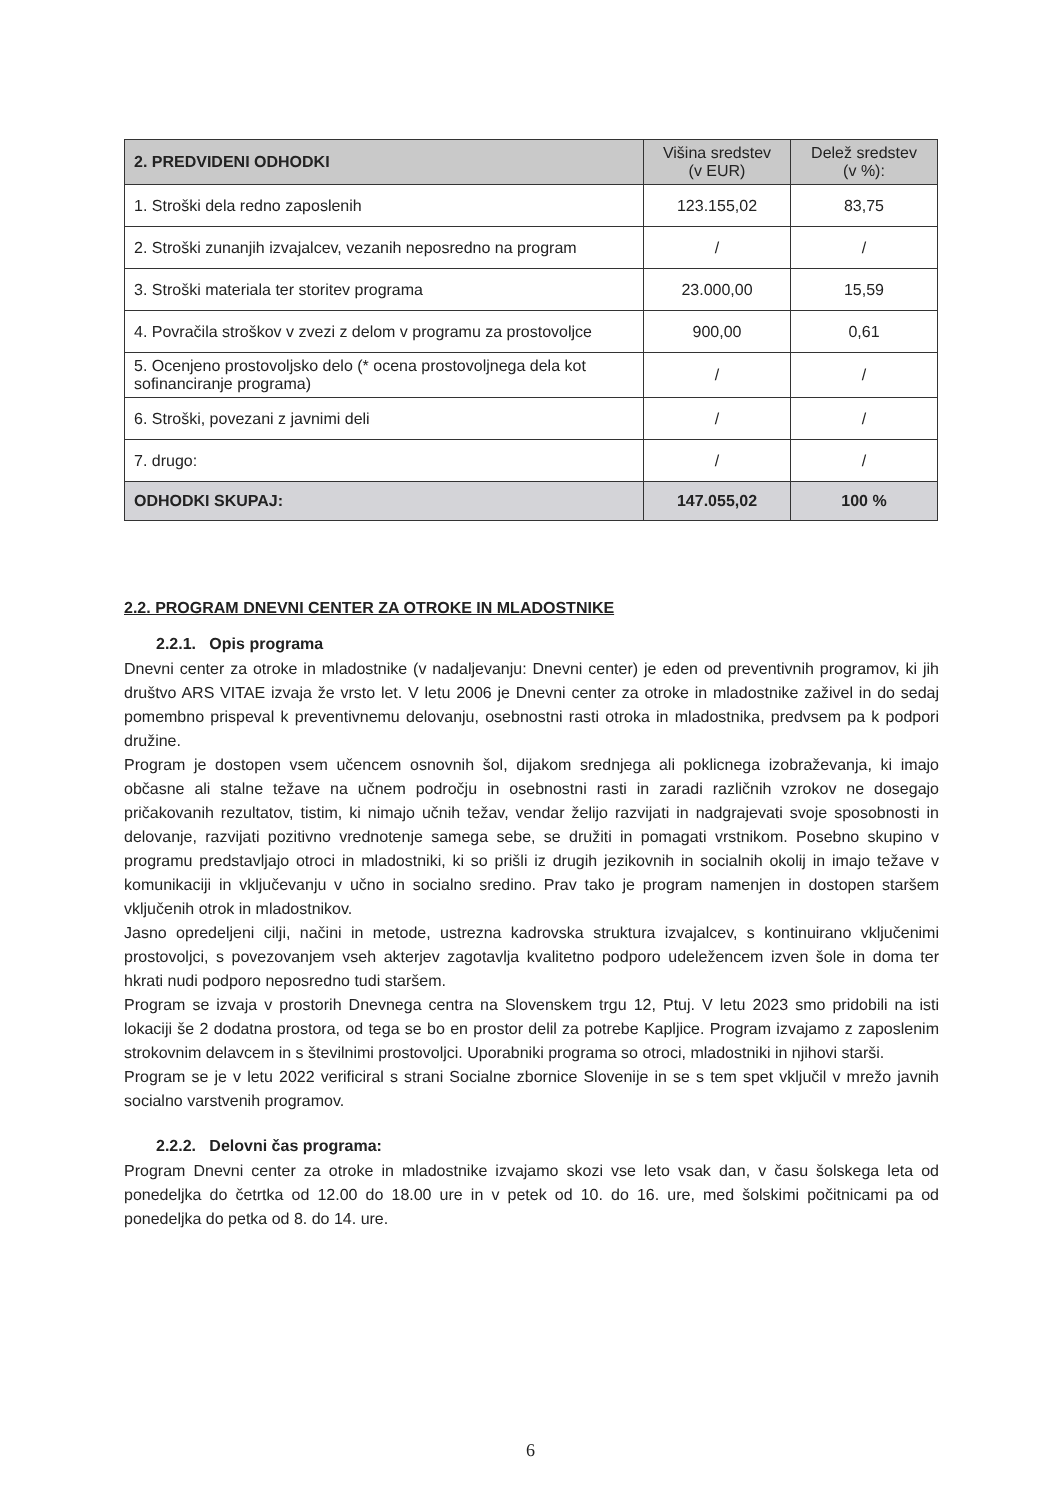| 2. PREDVIDENI ODHODKI | Višina sredstev (v EUR) | Delež sredstev (v %): |
| --- | --- | --- |
| 1. Stroški dela redno zaposlenih | 123.155,02 | 83,75 |
| 2. Stroški zunanjih izvajalcev, vezanih neposredno na program | / | / |
| 3. Stroški materiala ter storitev programa | 23.000,00 | 15,59 |
| 4. Povračila stroškov v zvezi z delom v programu za prostovoljce | 900,00 | 0,61 |
| 5. Ocenjeno prostovoljsko delo (* ocena prostovoljnega dela kot sofinanciranje programa) | / | / |
| 6. Stroški, povezani z javnimi deli | / | / |
| 7. drugo: | / | / |
| ODHODKI SKUPAJ: | 147.055,02 | 100 % |
2.2. PROGRAM DNEVNI CENTER ZA OTROKE IN MLADOSTNIKE
2.2.1. Opis programa
Dnevni center za otroke in mladostnike (v nadaljevanju: Dnevni center) je eden od preventivnih programov, ki jih društvo ARS VITAE izvaja že vrsto let. V letu 2006 je Dnevni center za otroke in mladostnike zaživel in do sedaj pomembno prispeval k preventivnemu delovanju, osebnostni rasti otroka in mladostnika, predvsem pa k podpori družine.
Program je dostopen vsem učencem osnovnih šol, dijakom srednjega ali poklicnega izobraževanja, ki imajo občasne ali stalne težave na učnem področju in osebnostni rasti in zaradi različnih vzrokov ne dosegajo pričakovanih rezultatov, tistim, ki nimajo učnih težav, vendar želijo razvijati in nadgrajevati svoje sposobnosti in delovanje, razvijati pozitivno vrednotenje samega sebe, se družiti in pomagati vrstnikom. Posebno skupino v programu predstavljajo otroci in mladostniki, ki so prišli iz drugih jezikovnih in socialnih okolij in imajo težave v komunikaciji in vključevanju v učno in socialno sredino. Prav tako je program namenjen in dostopen staršem vključenih otrok in mladostnikov.
Jasno opredeljeni cilji, načini in metode, ustrezna kadrovska struktura izvajalcev, s kontinuirano vključenimi prostovoljci, s povezovanjem vseh akterjev zagotavlja kvalitetno podporo udeležencem izven šole in doma ter hkrati nudi podporo neposredno tudi staršem.
Program se izvaja v prostorih Dnevnega centra na Slovenskem trgu 12, Ptuj. V letu 2023 smo pridobili na isti lokaciji še 2 dodatna prostora, od tega se bo en prostor delil za potrebe Kapljice. Program izvajamo z zaposlenim strokovnim delavcem in s številnimi prostovoljci. Uporabniki programa so otroci, mladostniki in njihovi starši.
Program se je v letu 2022 verificiral s strani Socialne zbornice Slovenije in se s tem spet vključil v mrežo javnih socialno varstvenih programov.
2.2.2. Delovni čas programa:
Program Dnevni center za otroke in mladostnike izvajamo skozi vse leto vsak dan, v času šolskega leta od ponedeljka do četrtka od 12.00 do 18.00 ure in v petek od 10. do 16. ure, med šolskimi počitnicami pa od ponedeljka do petka od 8. do 14. ure.
6